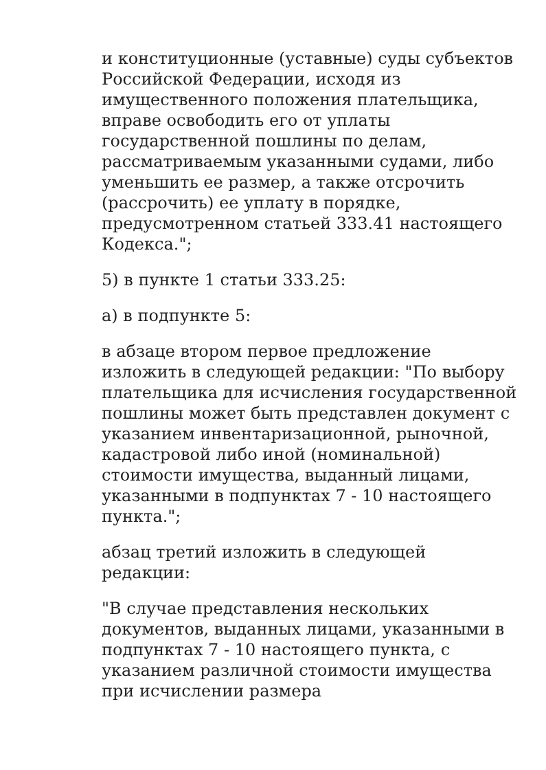и конституционные (уставные) суды субъектов Российской Федерации, исходя из имущественного положения плательщика, вправе освободить его от уплаты государственной пошлины по делам, рассматриваемым указанными судами, либо уменьшить ее размер, а также отсрочить (рассрочить) ее уплату в порядке, предусмотренном статьей 333.41 настоящего Кодекса.";
5) в пункте 1 статьи 333.25:
а) в подпункте 5:
в абзаце втором первое предложение изложить в следующей редакции: "По выбору плательщика для исчисления государственной пошлины может быть представлен документ с указанием инвентаризационной, рыночной, кадастровой либо иной (номинальной) стоимости имущества, выданный лицами, указанными в подпунктах 7 - 10 настоящего пункта.";
абзац третий изложить в следующей редакции:
"В случае представления нескольких документов, выданных лицами, указанными в подпунктах 7 - 10 настоящего пункта, с указанием различной стоимости имущества при исчислении размера